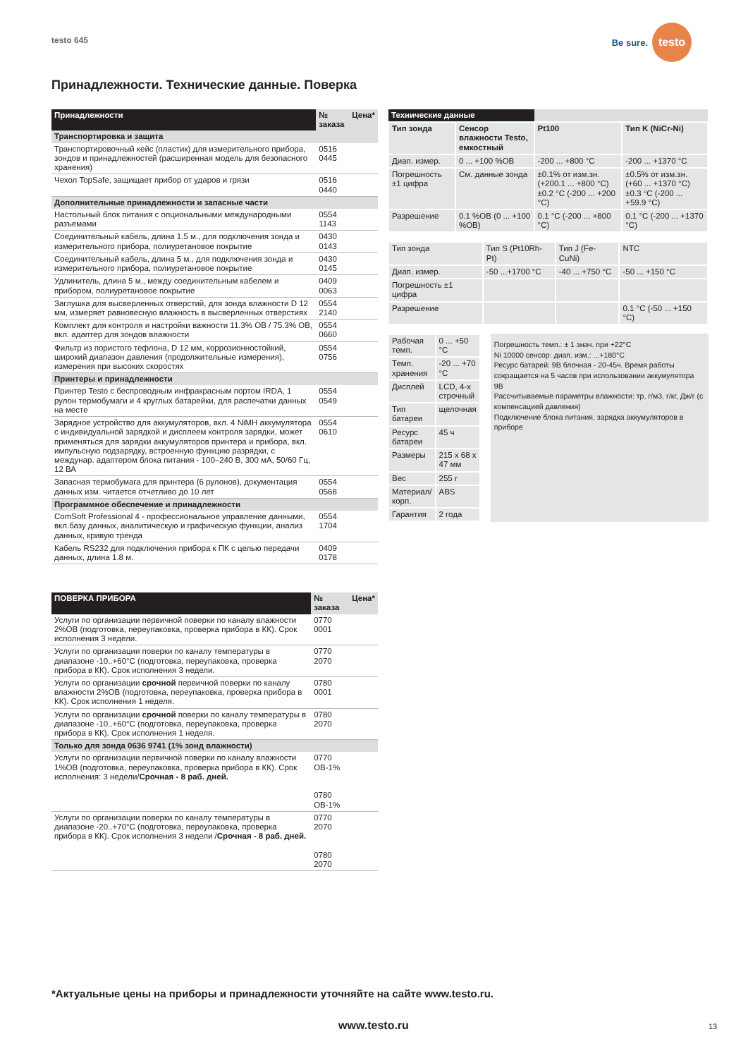testo 645
Be sure. testo
Принадлежности. Технические данные. Поверка
| Принадлежности | № заказа | Цена* |
| --- | --- | --- |
| Транспортировка и защита | | |
| Транспортировочный кейс (пластик) для измерительного прибора, зондов и принадлежностей (расширенная модель для безопасного хранения) | 0516 0445 | |
| Чехол TopSafe, защищает прибор от ударов и грязи | 0516 0440 | |
| Дополнительные принадлежности и запасные части | | |
| Настольный блок питания с опциональными международными разъемами | 0554 1143 | |
| Соединительный кабель, длина 1.5 м., для подключения зонда и измерительного прибора, полиуретановое покрытие | 0430 0143 | |
| Соединительный кабель, длина 5 м., для подключения зонда и измерительного прибора, полиуретановое покрытие | 0430 0145 | |
| Удлинитель, длина 5 м., между соединительным кабелем и прибором, полиуретановое покрытие | 0409 0063 | |
| Заглушка для высверленных отверстий, для зонда влажности D 12 мм, измеряет равновесную влажность в высверленных отверстиях | 0554 2140 | |
| Комплект для контроля и настройки важности 11.3% ОВ / 75.3% ОВ, вкл. адаптер для зондов влажности | 0554 0660 | |
| Фильтр из пористого тефлона, D 12 мм, коррозионностойкий, широкий диапазон давления (продолжительные измерения), измерения при высоких скоростях | 0554 0756 | |
| Принтеры и принадлежности | | |
| Принтер Testo с беспроводным инфракрасным портом IRDA, 1 рулон термобумаги и 4 круглых батарейки, для распечатки данных на месте | 0554 0549 | |
| Зарядное устройство для аккумуляторов, вкл. 4 NiMH аккумулятора с индивидуальной зарядкой и дисплеем контроля зарядки, может применяться для зарядки аккумуляторов принтера и прибора, вкл. импульсную подзарядку, встроенную функцию разрядки, с междунар. адаптером блока питания - 100–240 В, 300 мА, 50/60 Гц, 12 ВА | 0554 0610 | |
| Запасная термобумага для принтера (6 рулонов), документация данных изм. читается отчетливо до 10 лет | 0554 0568 | |
| Программное обеспечение и принадлежности | | |
| ComSoft Professional 4 - профессиональное управление данными, вкл.базу данных, аналитическую и графическую функции, анализ данных, кривую тренда | 0554 1704 | |
| Кабель RS232 для подключения прибора к ПК с целью передачи данных, длина 1.8 м. | 0409 0178 | |
| ПОВЕРКА ПРИБОРА | № заказа | Цена* |
| --- | --- | --- |
| Услуги по организации первичной поверки по каналу влажности 2%ОВ (подготовка, переупаковка, проверка прибора в КК). Срок исполнения 3 недели. | 0770 0001 | |
| Услуги по организации поверки по каналу температуры в диапазоне -10..+60°C (подготовка, переупаковка, проверка прибора в КК). Срок исполнения 3 недели. | 0770 2070 | |
| Услуги по организации срочной первичной поверки по каналу влажности 2%ОВ (подготовка, переупаковка, проверка прибора в КК). Срок исполнения 1 неделя. | 0780 0001 | |
| Услуги по организации срочной поверки по каналу температуры в диапазоне -10..+60°C (подготовка, переупаковка, проверка прибора в КК). Срок исполнения 1 неделя. | 0780 2070 | |
| Только для зонда 0636 9741 (1% зонд влажности) | | |
| Услуги по организации первичной поверки по каналу влажности 1%ОВ (подготовка, переупаковка, проверка прибора в КК). Срок исполнения: 3 недели/ Срочная - 8 раб. дней. | 0770 ОВ-1% 0780 ОВ-1% | |
| Услуги по организации поверки по каналу температуры в диапазоне -20..+70°C (подготовка, переупаковка, проверка прибора в КК). Срок исполнения 3 недели / Срочная - 8 раб. дней. | 0770 2070 0780 2070 | |
| Технические данные | | | |
| --- | --- | --- | --- |
| Тип зонда | Сенсор влажности Testo, емкостный | Pt100 | Тип K (NiCr-Ni) |
| Диап. измер. | 0 ... +100 %ОВ | -200 ... +800 °C | -200 ... +1370 °C |
| Погрешность ±1 цифра | См. данные зонда | ±0.1% от изм.зн. (+200.1 ... +800 °C) ±0.2 °C (-200 ... +200 °C) | ±0.5% от изм.зн. (+60 ... +1370 °C) ±0.3 °C (-200 ... +59.9 °C) |
| Разрешение | 0.1 %ОВ (0 ... +100 %ОВ) | 0.1 °C (-200 ... +800 °C) | 0.1 °C (-200 ... +1370 °C) |
| Тип зонда | Тип S (Pt10Rh-Pt) | Тип J (Fe-CuNi) | NTC |
| Диап. измер. | -50 ...+1700 °C | -40 ... +750 °C | -50 ... +150 °C |
| Погрешность ±1 цифра | | | |
| Разрешение | | | 0.1 °C (-50 ... +150 °C) |
| Рабочая темп. | 0 ... +50 °C |
| Темп. хранения | -20 ... +70 °C |
| Дисплей | LCD, 4-х строчный |
| Тип батареи | щелочная |
| Ресурс батареи | 45 ч |
| Размеры | 215 x 68 x 47 мм |
| Вес | 255 г |
| Материал/корп. | ABS |
| Гарантия | 2 года |
Погрешность темп.: ± 1 знач. при +22°C
Ni 10000 сенсор: диап. изм.: ...+180°C
Ресурс батарей: 9В блочная - 20-45ч. Время работы сокращается на 5 часов при использовании аккумулятора 9В
Рассчитываемые параметры влажности: тр, г/м3, г/кг, Дж/г (с компенсацией давления)
Подключение блока питания, зарядка аккумуляторов в приборе
*Актуальные цены на приборы и принадлежности уточняйте на сайте www.testo.ru.
www.testo.ru 13